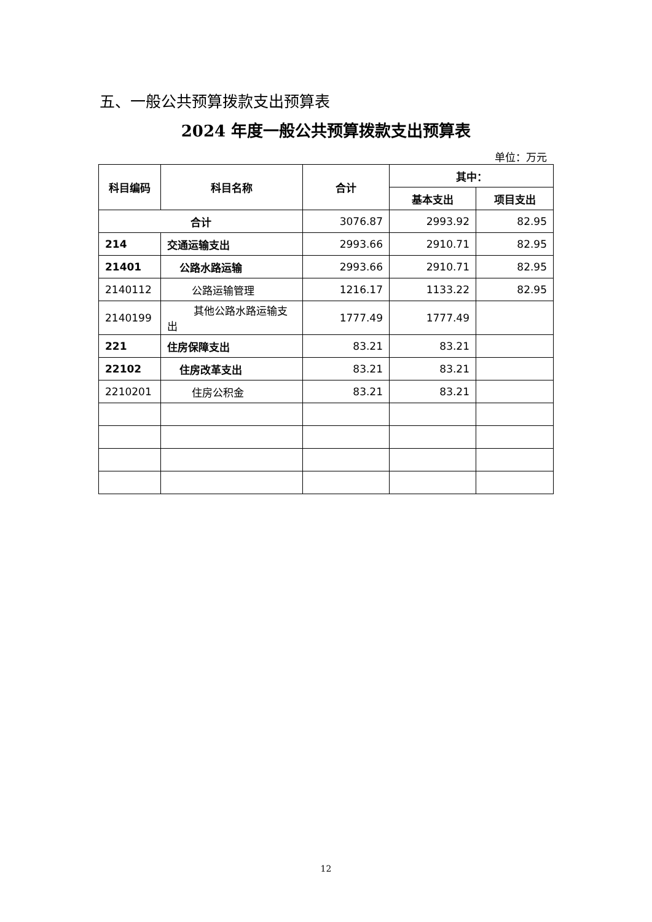五、一般公共预算拨款支出预算表
2024 年度一般公共预算拨款支出预算表
单位：万元
| 科目编码 | 科目名称 | 合计 | 其中： | |
| --- | --- | --- | --- | --- |
| | | | 基本支出 | 项目支出 |
| 合计 | | 3076.87 | 2993.92 | 82.95 |
| 214 | 交通运输支出 | 2993.66 | 2910.71 | 82.95 |
| 21401 | 公路水路运输 | 2993.66 | 2910.71 | 82.95 |
| 2140112 | 公路运输管理 | 1216.17 | 1133.22 | 82.95 |
| 2140199 | 其他公路水路运输支出 | 1777.49 | 1777.49 | |
| 221 | 住房保障支出 | 83.21 | 83.21 | |
| 22102 | 住房改革支出 | 83.21 | 83.21 | |
| 2210201 | 住房公积金 | 83.21 | 83.21 | |
12